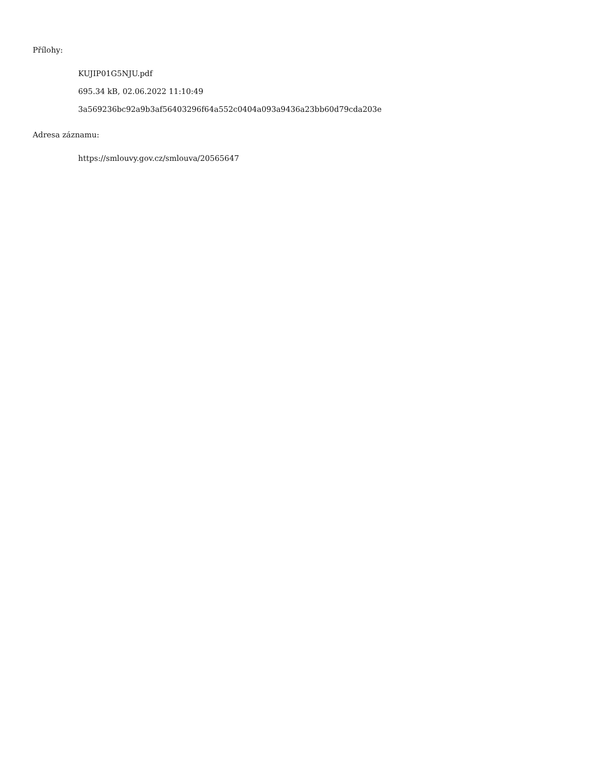Přílohy:
KUJIP01G5NJU.pdf
695.34 kB, 02.06.2022 11:10:49
3a569236bc92a9b3af56403296f64a552c0404a093a9436a23bb60d79cda203e
Adresa záznamu:
https://smlouvy.gov.cz/smlouva/20565647